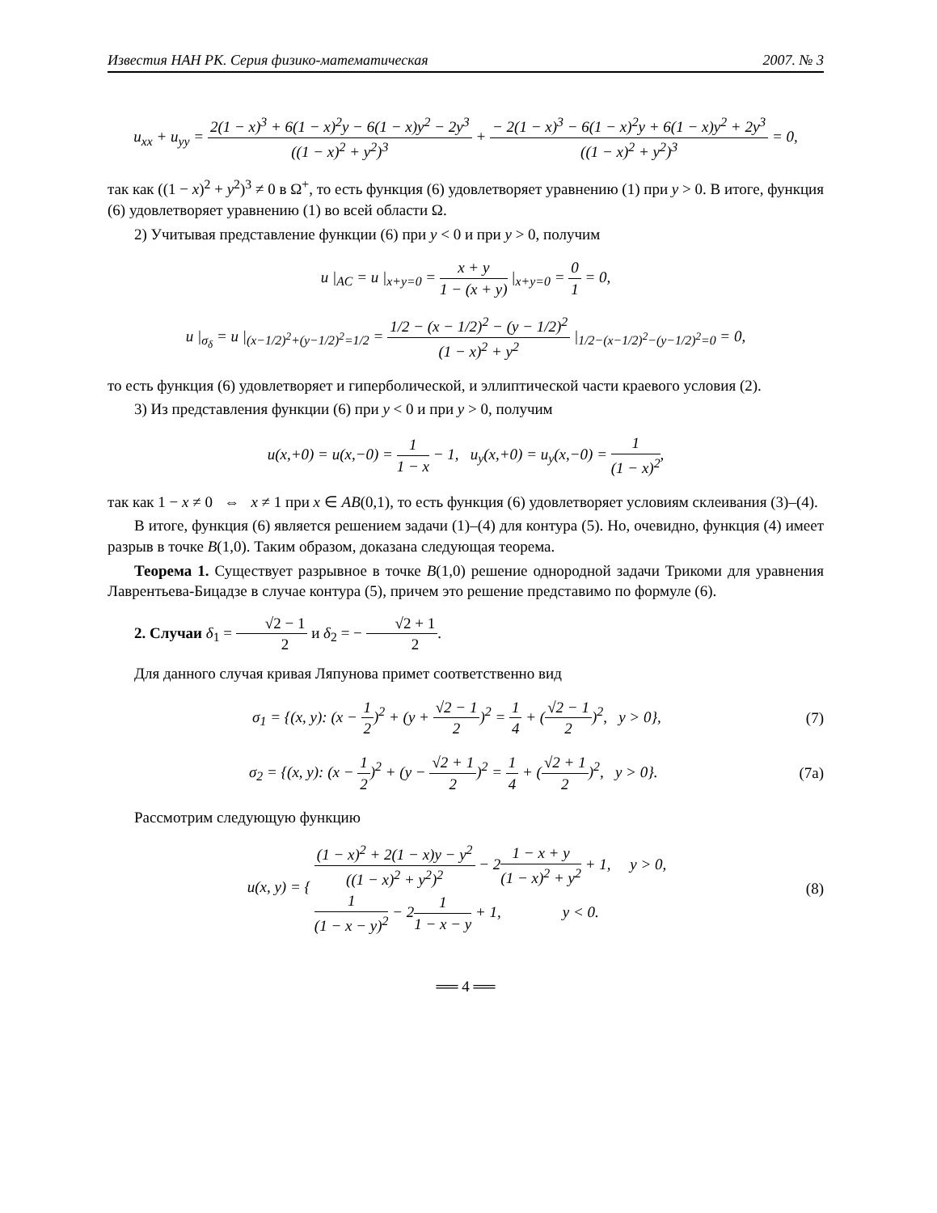Известия НАН РК. Серия физико-математическая 2007. № 3
u<sub>xx</sub> + u<sub>yy</sub> = 2(1 − x)<sup>3</sup> + 6(1 − x)<sup>2</sup>y − 6(1 − x)y<sup>2</sup> − 2y<sup>3</sup> ((1 − x)<sup>2</sup> + y<sup>2</sup>)<sup>3</sup> + − 2(1 − x)<sup>3</sup> − 6(1 − x)<sup>2</sup>y + 6(1 − x)y<sup>2</sup> + 2y<sup>3</sup> ((1 − x)<sup>2</sup> + y<sup>2</sup>)<sup>3</sup> = 0,
так как ((1 − x)<sup>2</sup> + y<sup>2</sup>)<sup>3</sup> ≠ 0 в Ω<sup>+</sup>, то есть функция (6) удовлетворяет уравнению (1) при y > 0. В итоге, функция (6) удовлетворяет уравнению (1) во всей области Ω.
2) Учитывая представление функции (6) при y < 0 и при y > 0, получим
u |<sub>AC</sub> = u |<sub>x+y=0</sub> = x + y 1 − (x + y) |<sub>x+y=0</sub> = 0 1 = 0,
u |<sub>σ<sub>δ</sub></sub> = u |<sub>(x−1/2)<sup>2</sup>+(y−1/2)<sup>2</sup>=1/2</sub> = 1/2 − (x − 1/2)<sup>2</sup> − (y − 1/2)<sup>2</sup> (1 − x)<sup>2</sup> + y<sup>2</sup> |<sub>1/2−(x−1/2)<sup>2</sup>−(y−1/2)<sup>2</sup>=0</sub> = 0,
то есть функция (6) удовлетворяет и гиперболической, и эллиптической части краевого условия (2).
3) Из представления функции (6) при y < 0 и при y > 0, получим
u(x,+0) = u(x,−0) = 1 1 − x − 1, u<sub>y</sub>(x,+0) = u<sub>y</sub>(x,−0) = 1 (1 − x)<sup>2</sup>,
так как 1 − x ≠ 0 ⇔ x ≠ 1 при x ∈ AB(0,1), то есть функция (6) удовлетворяет условиям склеивания (3)–(4).
В итоге, функция (6) является решением задачи (1)–(4) для контура (5). Но, очевидно, функция (4) имеет разрыв в точке B(1,0). Таким образом, доказана следующая теорема.
Теорема 1. Существует разрывное в точке B(1,0) решение однородной задачи Трикоми для уравнения Лаврентьева-Бицадзе в случае контура (5), причем это решение представимо по формуле (6).
2. Случаи δ<sub>1</sub> = √2 − 1 2 и δ<sub>2</sub> = − √2 + 1 2.
Для данного случая кривая Ляпунова примет соответственно вид
σ<sub>1</sub> = {(x, y): (x − 1 2)<sup>2</sup> + (y + √2 − 1 2)<sup>2</sup> = 1 4 + (√2 − 1 2)<sup>2</sup>, y > 0},
(7)
σ<sub>2</sub> = {(x, y): (x − 1 2)<sup>2</sup> + (y − √2 + 1 2)<sup>2</sup> = 1 4 + (√2 + 1 2)<sup>2</sup>, y > 0}.
(7a)
Рассмотрим следующую функцию
u(x, y) = { (1 − x)<sup>2</sup> + 2(1 − x)y − y<sup>2</sup> ((1 − x)<sup>2</sup> + y<sup>2</sup>)<sup>2</sup> − 21 − x + y (1 − x)<sup>2</sup> + y<sup>2</sup> + 1, y > 0,
1 (1 − x − y)<sup>2</sup> − 21 1 − x − y + 1, y < 0.
(8)
══ 4 ══